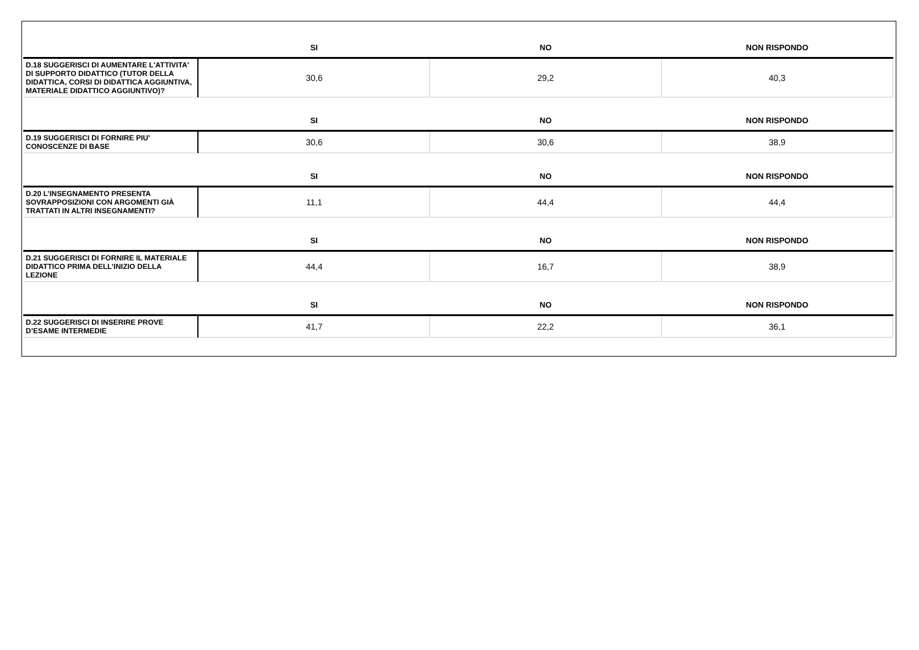| | SI | NO | NON RISPONDO |
| --- | --- | --- | --- |
| D.18 SUGGERISCI DI AUMENTARE L'ATTIVITA' DI SUPPORTO DIDATTICO (TUTOR DELLA DIDATTICA, CORSI DI DIDATTICA AGGIUNTIVA, MATERIALE DIDATTICO AGGIUNTIVO)? | 30,6 | 29,2 | 40,3 |
| | SI | NO | NON RISPONDO |
| D.19 SUGGERISCI DI FORNIRE PIU' CONOSCENZE DI BASE | 30,6 | 30,6 | 38,9 |
| | SI | NO | NON RISPONDO |
| D.20 L’INSEGNAMENTO PRESENTA SOVRAPPOSIZIONI CON ARGOMENTI GIÀ TRATTATI IN ALTRI INSEGNAMENTI? | 11,1 | 44,4 | 44,4 |
| | SI | NO | NON RISPONDO |
| D.21 SUGGERISCI DI FORNIRE IL MATERIALE DIDATTICO PRIMA DELL’INIZIO DELLA LEZIONE | 44,4 | 16,7 | 38,9 |
| | SI | NO | NON RISPONDO |
| D.22 SUGGERISCI DI INSERIRE PROVE D’ESAME INTERMEDIE | 41,7 | 22,2 | 36,1 |